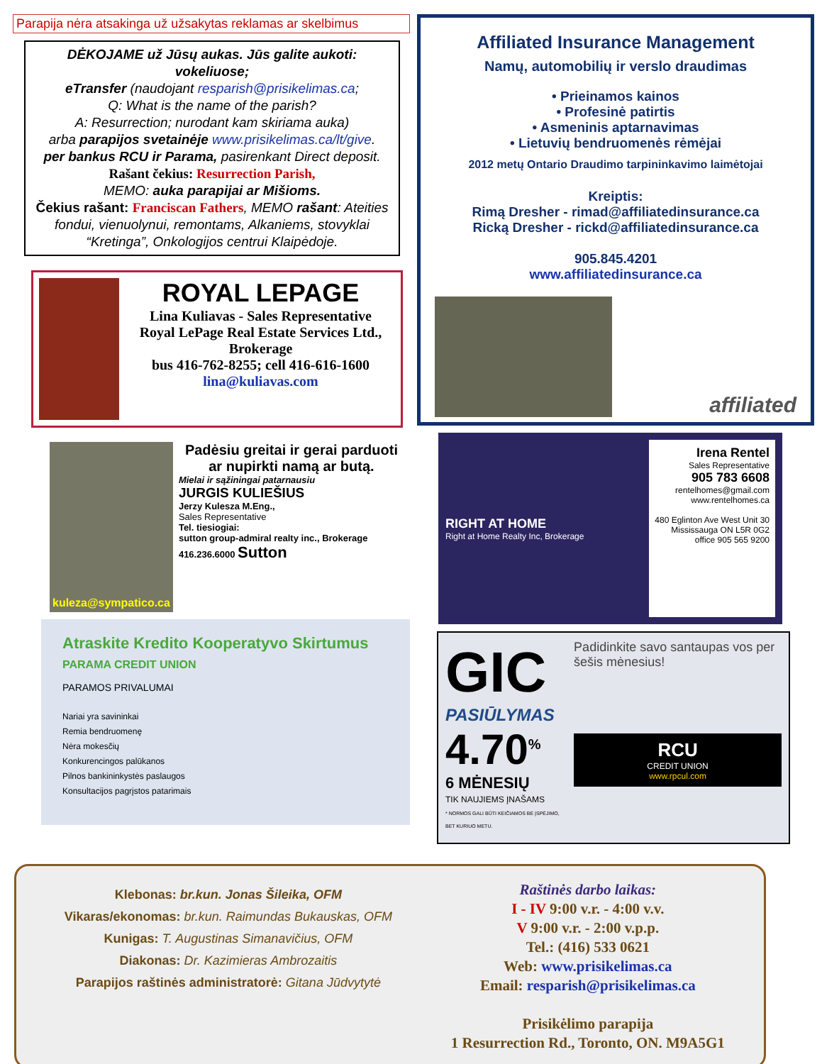Parapija nėra atsakinga už užsakytas reklamas ar skelbimus
DĖKOJAME už Jūsų aukas. Jūs galite aukoti: vokeliuose;
eTransfer (naudojant resparish@prisikelimas.ca;
Q: What is the name of the parish?
A: Resurrection; nurodant kam skiriama auka)
arba parapijos svetainėje www.prisikelimas.ca/lt/give.
per bankus RCU ir Parama, pasirenkant Direct deposit.
Rašant čekius: Resurrection Parish,
MEMO: auka parapijai ar Mišioms.
Čekius rašant: Franciscan Fathers, MEMO rašant: Ateities fondui, vienuolynui, remontams, Alkaniems, stovyklai “Kretinga”, Onkologijos centrui Klaipėdoje.
ROYAL LEPAGE
Lina Kuliavas - Sales Representative
Royal LePage Real Estate Services Ltd., Brokerage
bus 416-762-8255; cell 416-616-1600
lina@kuliavas.com
kuleza@sympatico.ca
Padėsiu greitai ir gerai parduoti ar nupirkti namą ar butą.
Mielai ir sąžiningai patarnausiu
JURGIS KULIEŠIUS
Jerzy Kulesza M.Eng.,
Sales Representative
Tel. tiesiogiai:
sutton group-admiral realty inc., Brokerage
416.236.6000 Sutton
Atraskite Kredito Kooperatyvo Skirtumus PARAMA CREDIT UNION
PARAMOS PRIVALUMAI
Nariai yra savininkai
Remia bendruomenę
Nėra mokesčių
Konkurencingos palūkanos
Pilnos bankininkystės paslaugos
Konsultacijos pagrįstos patarimais
Affiliated Insurance Management
Namų, automobilių ir verslo draudimas
• Prieinamos kainos
• Profesinė patirtis
• Asmeninis aptarnavimas
• Lietuvių bendruomenės rėmėjai
2012 metų Ontario Draudimo tarpininkavimo laimėtojai
Kreiptis:
Rimą Dresher - rimad@affiliatedinsurance.ca
Ricką Dresher - rickd@affiliatedinsurance.ca
905.845.4201
www.affiliatedinsurance.ca
affiliated
RIGHT AT HOME
Right at Home Realty Inc, Brokerage
Irena Rentel
Sales Representative
905 783 6608
rentelhomes@gmail.com
www.rentelhomes.ca
480 Eglinton Ave West Unit 30
Mississauga ON L5R 0G2
office 905 565 9200
GIC
PASIŪLYMAS
4.70<sup>%</sup>
6 MĖNESIŲ
TIK NAUJIEMS ĮNAŠAMS
* NORMOS GALI BŪTI KEIČIAMOS BE ĮSPĖJIMO, BET KURIUO METU.
Padidinkite savo santaupas vos per šešis mėnesius!
RCU
CREDIT UNION
www.rpcul.com
Klebonas: br.kun. Jonas Šileika, OFM
Vikaras/ekonomas: br.kun. Raimundas Bukauskas, OFM
Kunigas: T. Augustinas Simanavičius, OFM
Diakonas: Dr. Kazimieras Ambrozaitis
Parapijos raštinės administratorė: Gitana Jūdvytytė
Raštinės darbo laikas:
I - IV 9:00 v.r. - 4:00 v.v.
V 9:00 v.r. - 2:00 v.p.p.
Tel.: (416) 533 0621
Web: www.prisikelimas.ca
Email: resparish@prisikelimas.ca
Prisikėlimo parapija
1 Resurrection Rd., Toronto, ON. M9A5G1